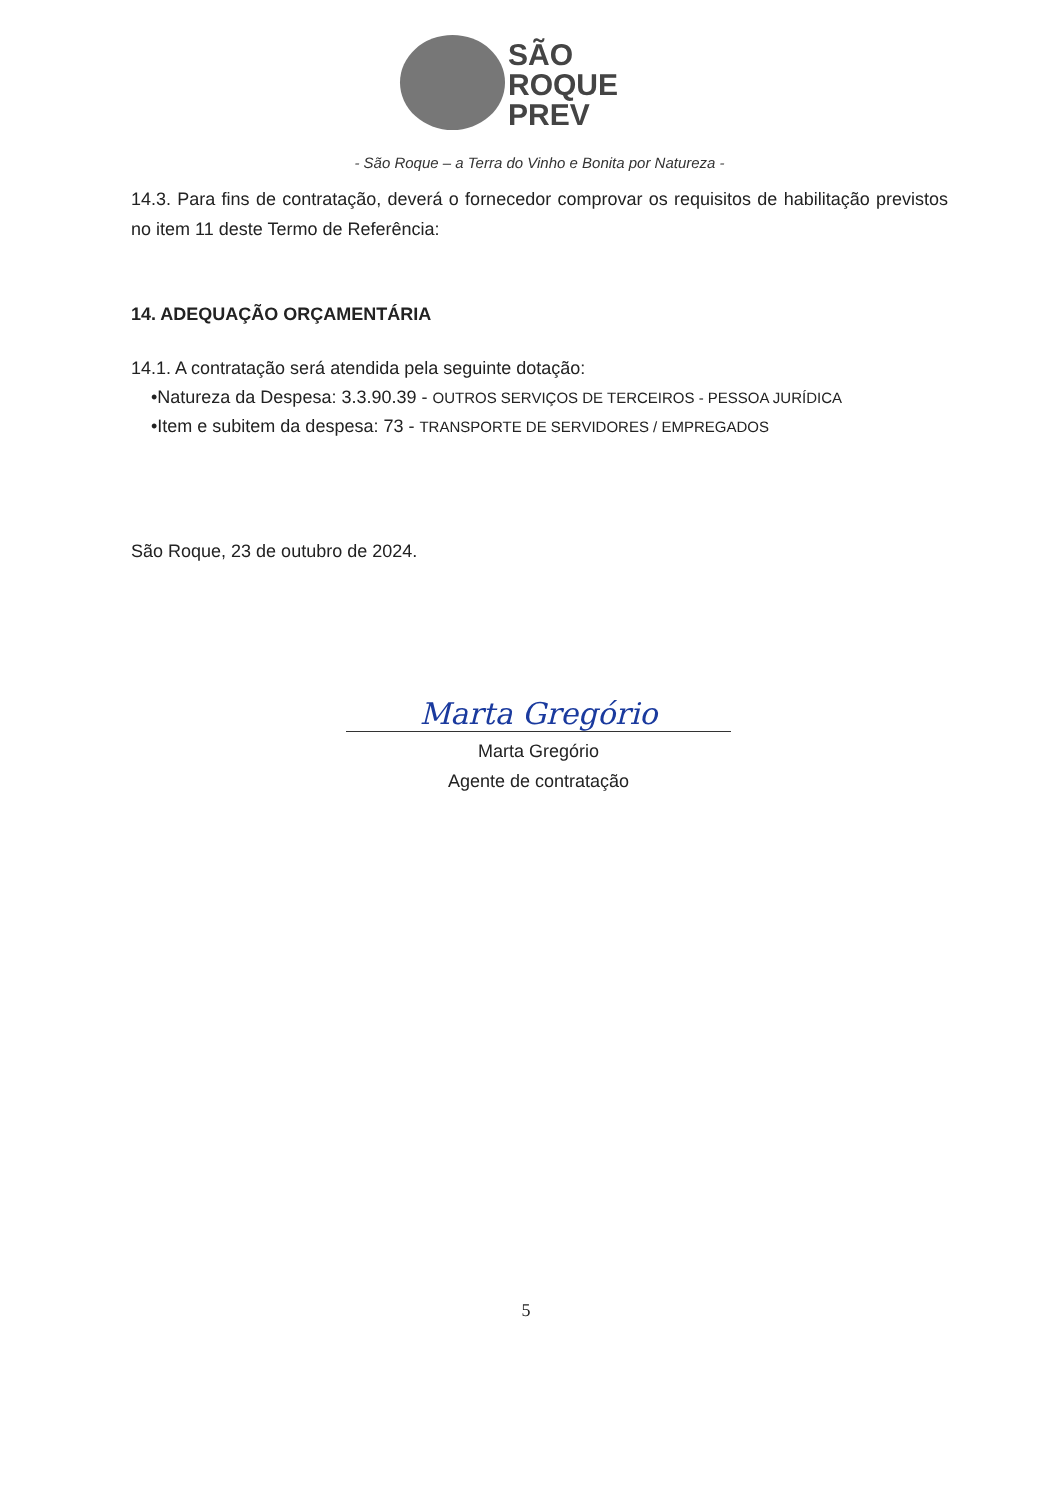SÃO
ROQUE
PREV
- São Roque – a Terra do Vinho e Bonita por Natureza -
14.3. Para fins de contratação, deverá o fornecedor comprovar os requisitos de habilitação previstos no item 11 deste Termo de Referência:
14. ADEQUAÇÃO ORÇAMENTÁRIA
14.1. A contratação será atendida pela seguinte dotação:
•Natureza da Despesa: 3.3.90.39 - OUTROS SERVIÇOS DE TERCEIROS - PESSOA JURÍDICA
•Item e subitem da despesa: 73 - TRANSPORTE DE SERVIDORES / EMPREGADOS
São Roque, 23 de outubro de 2024.
Marta Gregório
Marta Gregório
Agente de contratação
5